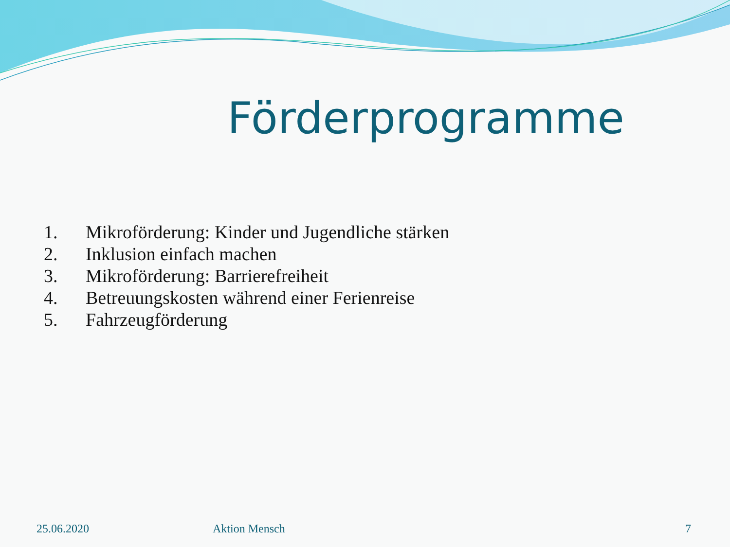Förderprogramme
1. Mikroförderung: Kinder und Jugendliche stärken
2. Inklusion einfach machen
3. Mikroförderung: Barrierefreiheit
4. Betreuungskosten während einer Ferienreise
5. Fahrzeugförderung
25.06.2020 Aktion Mensch 7